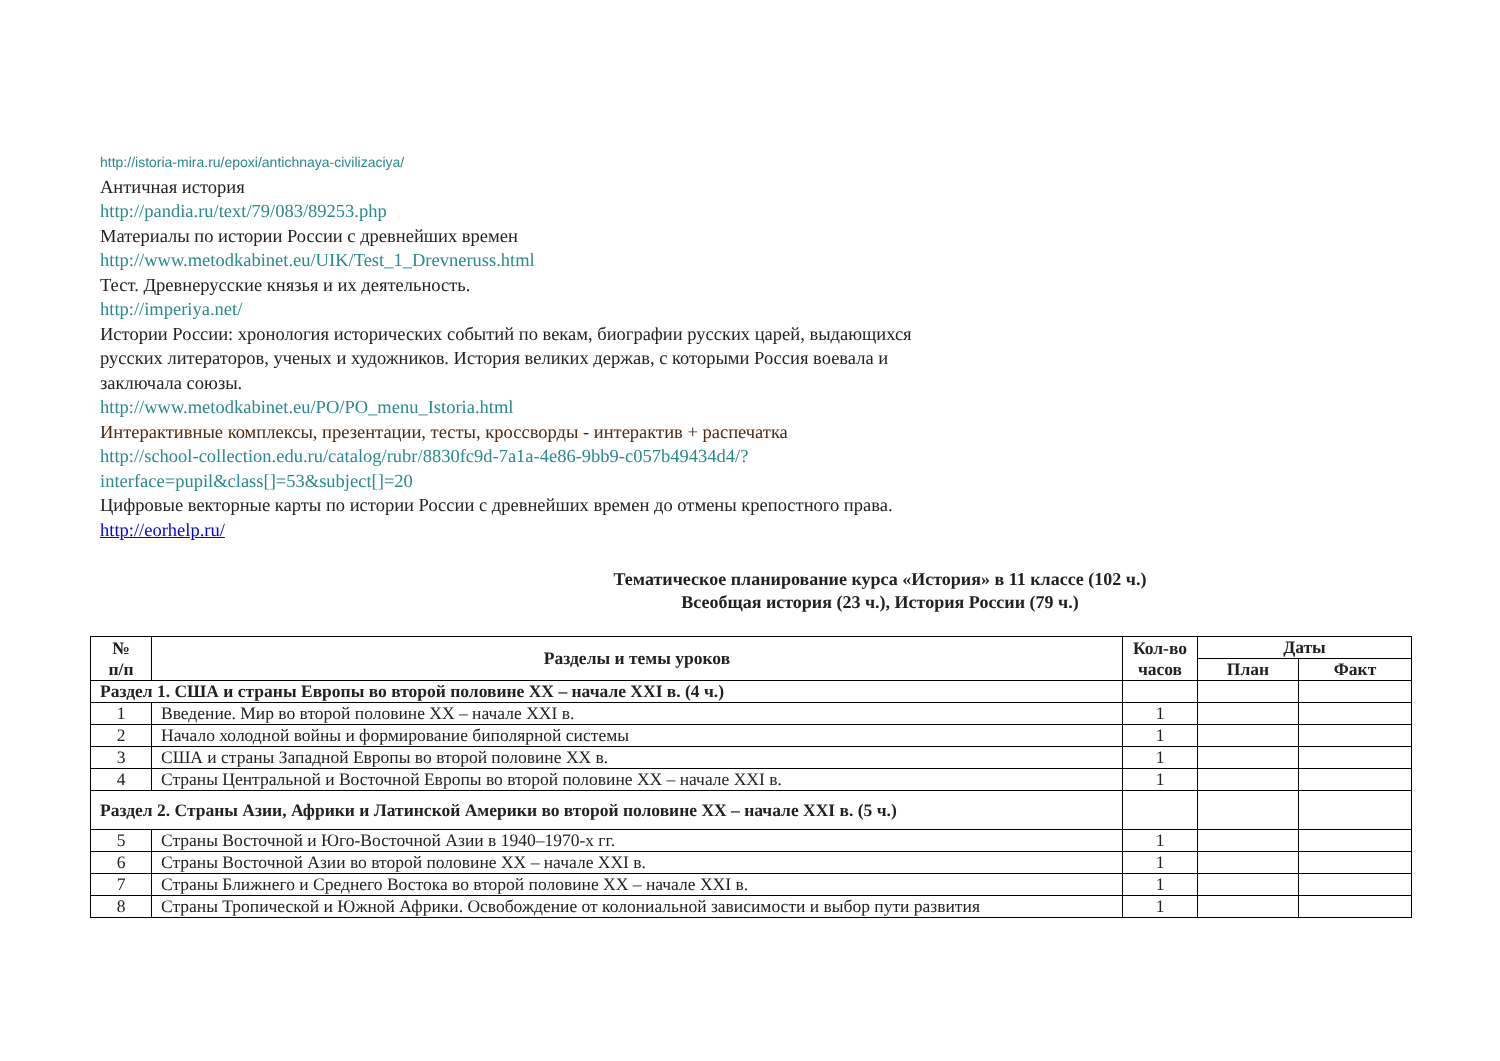http://istoria-mira.ru/epoxi/antichnaya-civilizaciya/
Античная история
http://pandia.ru/text/79/083/89253.php
Материалы по истории России с древнейших времен
http://www.metodkabinet.eu/UIK/Test_1_Drevneruss.html
Тест. Древнерусские князья и их деятельность.
http://imperiya.net/
Истории России: хронология исторических событий по векам, биографии русских царей, выдающихся русских литераторов, ученых и художников. История великих держав, с которыми Россия воевала и заключала союзы.
http://www.metodkabinet.eu/PO/PO_menu_Istoria.html
Интерактивные комплексы, презентации, тесты, кроссворды - интерактив + распечатка
http://school-collection.edu.ru/catalog/rubr/8830fc9d-7a1a-4e86-9bb9-c057b49434d4/?interface=pupil&class[]=53&subject[]=20
Цифровые векторные карты по истории России с древнейших времен до отмены крепостного права.
http://eorhelp.ru/
Тематическое планирование курса «История» в 11 классе (102 ч.)
Всеобщая история (23 ч.), История России (79 ч.)
| № п/п | Разделы и темы уроков | Кол-во часов | Даты | |
| --- | --- | --- | --- | --- |
| | | | План | Факт |
| Раздел 1. США и страны Европы во второй половине XX – начале XXI в. (4 ч.) | | | | |
| 1 | Введение. Мир во второй половине XX – начале XXI в. | 1 | | |
| 2 | Начало холодной войны и формирование биполярной системы | 1 | | |
| 3 | США и страны Западной Европы во второй половине XX в. | 1 | | |
| 4 | Страны Центральной и Восточной Европы во второй половине XX – начале XXI в. | 1 | | |
| Раздел 2. Страны Азии, Африки и Латинской Америки во второй половине XX – начале XXI в. (5 ч.) | | | | |
| 5 | Страны Восточной и Юго-Восточной Азии в 1940–1970-х гг. | 1 | | |
| 6 | Страны Восточной Азии во второй половине XX – начале XXI в. | 1 | | |
| 7 | Страны Ближнего и Среднего Востока во второй половине XX – начале XXI в. | 1 | | |
| 8 | Страны Тропической и Южной Африки. Освобождение от колониальной зависимости и выбор пути развития | 1 | | |